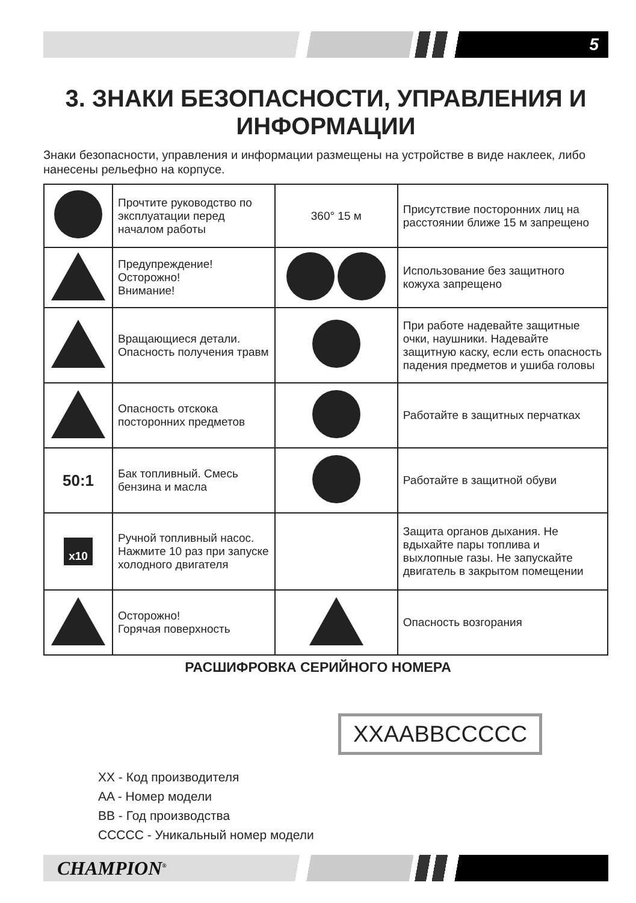5
3. ЗНАКИ БЕЗОПАСНОСТИ, УПРАВЛЕНИЯ И ИНФОРМАЦИИ
Знаки безопасности, управления и информации размещены на устройстве в виде наклеек, либо нанесены рельефно на корпусе.
| | Прочтите руководство по эксплуатации перед началом работы | 360° 15 м | Присутствие посторонних лиц на расстоянии ближе 15 м запрещено |
| | Предупреждение! Осторожно! Внимание! | | Использование без защитного кожуха запрещено |
| | Вращающиеся детали. Опасность получения травм | | При работе надевайте защитные очки, наушники. Надевайте защитную каску, если есть опасность падения предметов и ушиба головы |
| | Опасность отскока посторонних предметов | | Работайте в защитных перчатках |
| 50:1 | Бак топливный. Смесь бензина и масла | | Работайте в защитной обуви |
| x10 | Ручной топливный насос. Нажмите 10 раз при запуске холодного двигателя | | Защита органов дыхания. Не вдыхайте пары топлива и выхлопные газы. Не запускайте двигатель в закрытом помещении |
| | Осторожно! Горячая поверхность | | Опасность возгорания |
РАСШИФРОВКА СЕРИЙНОГО НОМЕРА
XXAABBCCCCC
XX - Код производителя
AA - Номер модели
BB - Год производства
CCCCC - Уникальный номер модели
CHAMPION<sup>®</sup>